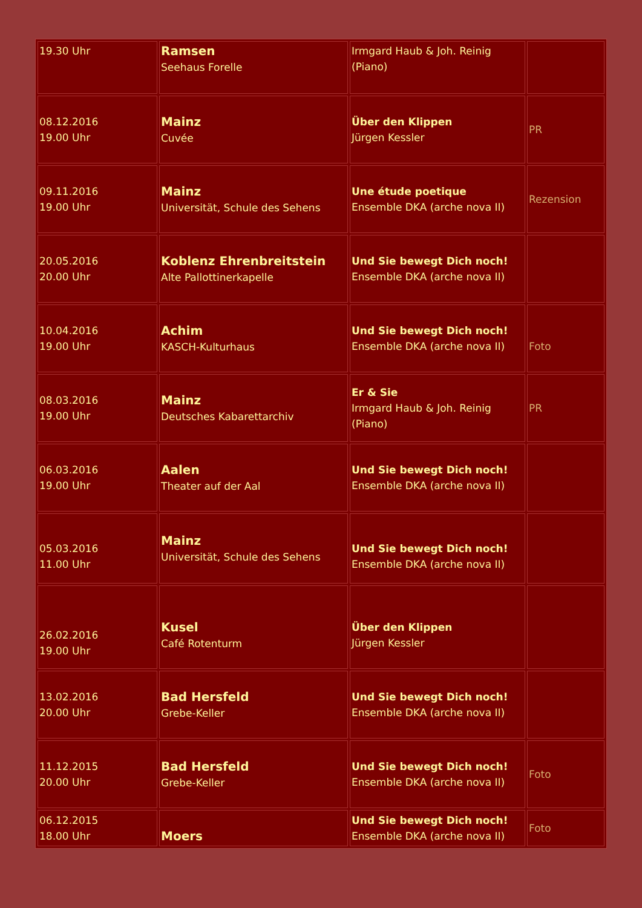| 19.30 Uhr | Ramsen Seehaus Forelle | Irmgard Haub & Joh. Reinig (Piano) | |
| 08.12.2016 19.00 Uhr | Mainz Cuvée | Über den Klippen Jürgen Kessler | PR |
| 09.11.2016 19.00 Uhr | Mainz Universität, Schule des Sehens | Une étude poetique Ensemble DKA (arche nova II) | Rezension |
| 20.05.2016 20.00 Uhr | Koblenz Ehrenbreitstein Alte Pallottinerkapelle | Und Sie bewegt Dich noch! Ensemble DKA (arche nova II) | |
| 10.04.2016 19.00 Uhr | Achim KASCH-Kulturhaus | Und Sie bewegt Dich noch! Ensemble DKA (arche nova II) | Foto |
| 08.03.2016 19.00 Uhr | Mainz Deutsches Kabarettarchiv | Er & Sie Irmgard Haub & Joh. Reinig (Piano) | PR |
| 06.03.2016 19.00 Uhr | Aalen Theater auf der Aal | Und Sie bewegt Dich noch! Ensemble DKA (arche nova II) | |
| 05.03.2016 11.00 Uhr | Mainz Universität, Schule des Sehens | Und Sie bewegt Dich noch! Ensemble DKA (arche nova II) | |
| 26.02.2016 19.00 Uhr | Kusel Café Rotenturm | Über den Klippen Jürgen Kessler | |
| 13.02.2016 20.00 Uhr | Bad Hersfeld Grebe-Keller | Und Sie bewegt Dich noch! Ensemble DKA (arche nova II) | |
| 11.12.2015 20.00 Uhr | Bad Hersfeld Grebe-Keller | Und Sie bewegt Dich noch! Ensemble DKA (arche nova II) | Foto |
| 06.12.2015 18.00 Uhr | Moers | Und Sie bewegt Dich noch! Ensemble DKA (arche nova II) | Foto |